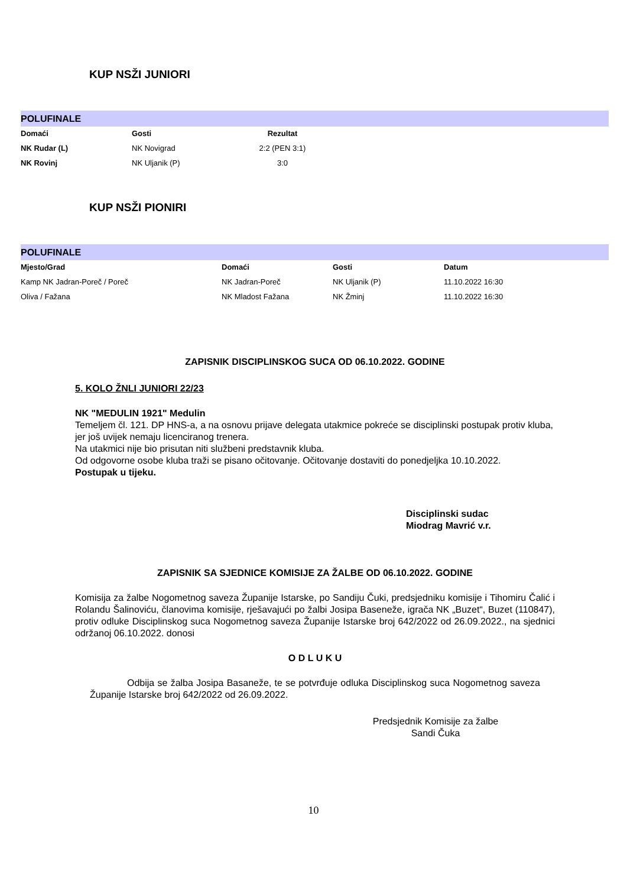KUP NSŽI JUNIORI
POLUFINALE
| Domaći | Gosti | Rezultat |
| --- | --- | --- |
| NK Rudar (L) | NK Novigrad | 2:2 (PEN 3:1) |
| NK Rovinj | NK Uljanik (P) | 3:0 |
KUP NSŽI PIONIRI
POLUFINALE
| Mjesto/Grad | Domaći | Gosti | Datum |
| --- | --- | --- | --- |
| Kamp NK Jadran-Poreč / Poreč | NK Jadran-Poreč | NK Uljanik (P) | 11.10.2022 16:30 |
| Oliva / Fažana | NK Mladost Fažana | NK Žminj | 11.10.2022 16:30 |
ZAPISNIK DISCIPLINSKOG SUCA OD 06.10.2022. GODINE
5. KOLO ŽNLI JUNIORI 22/23
NK "MEDULIN 1921" Medulin
Temeljem čl. 121. DP HNS-a, a na osnovu prijave delegata utakmice pokreće se disciplinski postupak protiv kluba, jer još uvijek nemaju licenciranog trenera.
Na utakmici nije bio prisutan niti službeni predstavnik kluba.
Od odgovorne osobe kluba traži se pisano očitovanje. Očitovanje dostaviti do ponedjeljka 10.10.2022.
Postupak u tijeku.
Disciplinski sudac
Miodrag Mavrić v.r.
ZAPISNIK SA SJEDNICE KOMISIJE ZA ŽALBE OD 06.10.2022. GODINE
Komisija za žalbe Nogometnog saveza Županije Istarske, po Sandiju Čuki, predsjedniku komisije i Tihomiru Čalić i Rolandu Šalinoviću, članovima komisije, rješavajući po žalbi Josipa Baseneže, igrača NK „Buzet“, Buzet (110847), protiv odluke Disciplinskog suca Nogometnog saveza Županije Istarske broj 642/2022 od 26.09.2022., na sjednici održanoj 06.10.2022. donosi
O D L U K U
Odbija se žalba Josipa Basaneže, te se potvrđuje odluka Disciplinskog suca Nogometnog saveza Županije Istarske broj 642/2022 od 26.09.2022.
Predsjednik Komisije za žalbe
Sandi Čuka
10